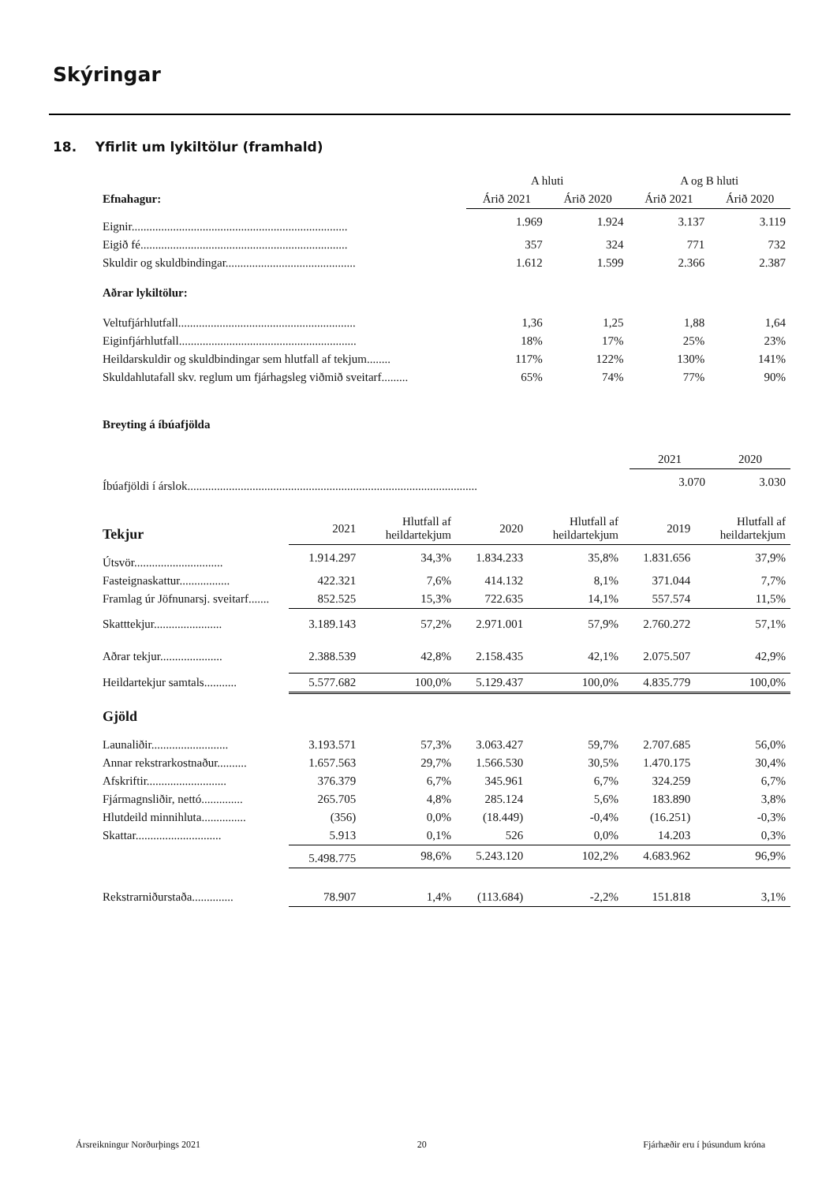Skýringar
18. Yfirlit um lykiltölur (framhald)
| | A hluti | | A og B hluti | |
| Efnahagur: | Árið 2021 | Árið 2020 | Árið 2021 | Árið 2020 |
| Eignir......................................................................... | 1.969 | 1.924 | 3.137 | 3.119 |
| Eigið fé...................................................................... | 357 | 324 | 771 | 732 |
| Skuldir og skuldbindingar............................................ | 1.612 | 1.599 | 2.366 | 2.387 |
| Aðrar lykiltölur: | | | | |
| Veltufjárhlutfall............................................................ | 1,36 | 1,25 | 1,88 | 1,64 |
| Eiginfjárhlutfall............................................................ | 18% | 17% | 25% | 23% |
| Heildarskuldir og skuldbindingar sem hlutfall af tekjum........ | 117% | 122% | 130% | 141% |
| Skuldahlutafall skv. reglum um fjárhagsleg viðmið sveitarf......... | 65% | 74% | 77% | 90% |
Breyting á íbúafjölda
| | 2021 | 2020 |
| Íbúafjöldi í árslok.................................................................................................. | 3.070 | 3.030 |
| Tekjur | 2021 | Hlutfall af heildartekjum | 2020 | Hlutfall af heildartekjum | 2019 | Hlutfall af heildartekjum |
| Útsvör.............................. | 1.914.297 | 34,3% | 1.834.233 | 35,8% | 1.831.656 | 37,9% |
| Fasteignaskattur................. | 422.321 | 7,6% | 414.132 | 8,1% | 371.044 | 7,7% |
| Framlag úr Jöfnunarsj. sveitarf....... | 852.525 | 15,3% | 722.635 | 14,1% | 557.574 | 11,5% |
| Skatttekjur....................... | 3.189.143 | 57,2% | 2.971.001 | 57,9% | 2.760.272 | 57,1% |
| Aðrar tekjur..................... | 2.388.539 | 42,8% | 2.158.435 | 42,1% | 2.075.507 | 42,9% |
| Heildartekjur samtals........... | 5.577.682 | 100,0% | 5.129.437 | 100,0% | 4.835.779 | 100,0% |
| Gjöld | | | | | | |
| Launaliðir.......................... | 3.193.571 | 57,3% | 3.063.427 | 59,7% | 2.707.685 | 56,0% |
| Annar rekstrarkostnaður.......... | 1.657.563 | 29,7% | 1.566.530 | 30,5% | 1.470.175 | 30,4% |
| Afskriftir........................... | 376.379 | 6,7% | 345.961 | 6,7% | 324.259 | 6,7% |
| Fjármagnsliðir, nettó.............. | 265.705 | 4,8% | 285.124 | 5,6% | 183.890 | 3,8% |
| Hlutdeild minnihluta............... | (356) | 0,0% | (18.449) | -0,4% | (16.251) | -0,3% |
| Skattar............................. | 5.913 | 0,1% | 526 | 0,0% | 14.203 | 0,3% |
| | 5.498.775 | 98,6% | 5.243.120 | 102,2% | 4.683.962 | 96,9% |
| Rekstrarniðurstaða.............. | 78.907 | 1,4% | (113.684) | -2,2% | 151.818 | 3,1% |
Ársreikningur Norðurþings 2021 20 Fjárhæðir eru í þúsundum króna